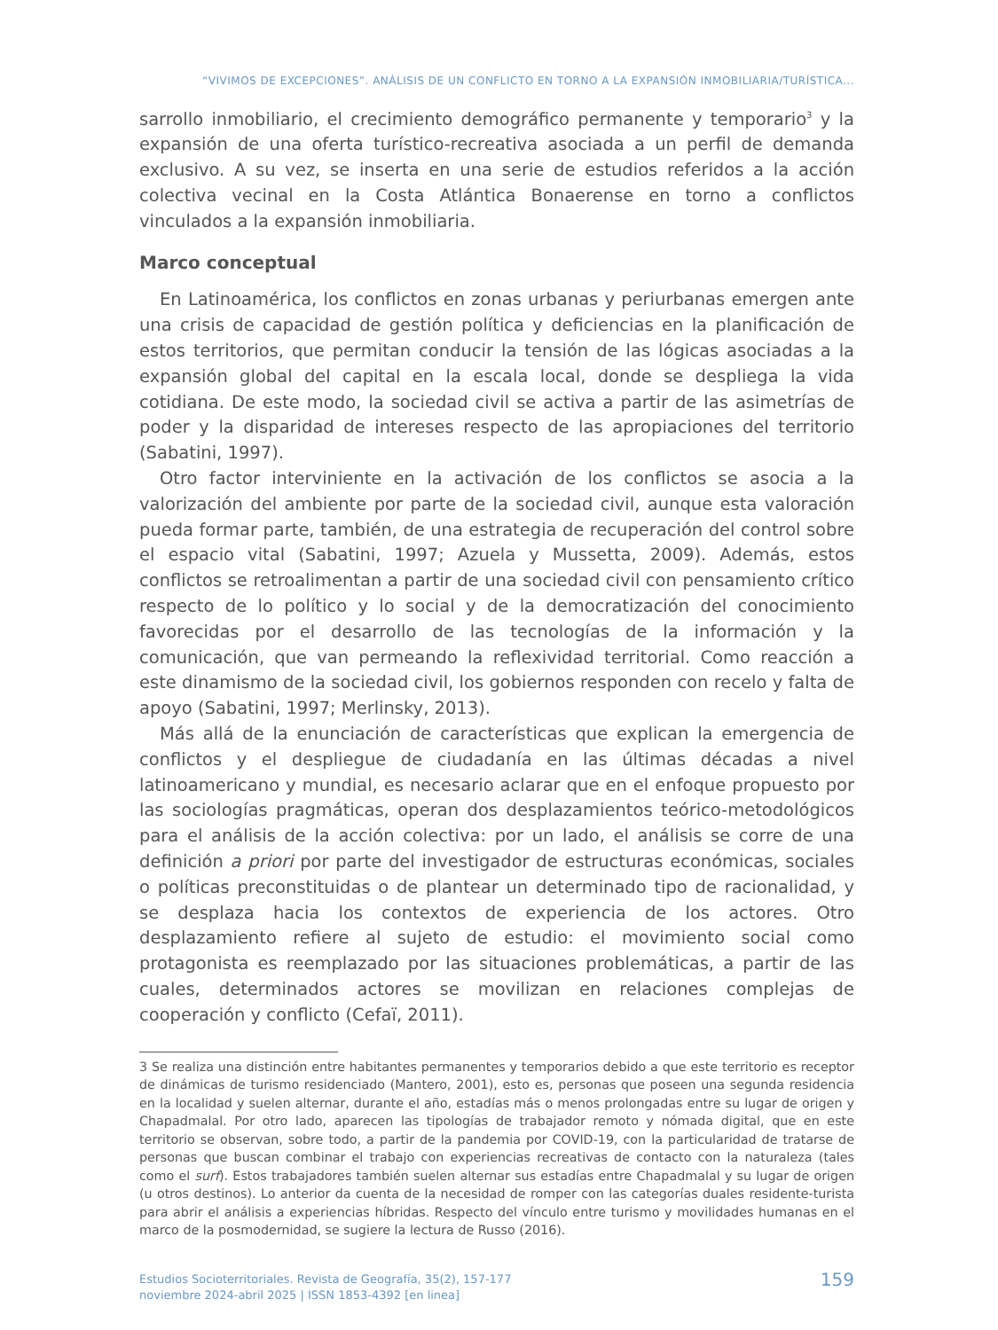“VIVIMOS DE EXCEPCIONES”. ANÁLISIS DE UN CONFLICTO EN TORNO A LA EXPANSIÓN INMOBILIARIA/TURÍSTICA...
sarrollo inmobiliario, el crecimiento demográfico permanente y temporario<sup>3</sup> y la expansión de una oferta turístico-recreativa asociada a un perfil de demanda exclusivo. A su vez, se inserta en una serie de estudios referidos a la acción colectiva vecinal en la Costa Atlántica Bonaerense en torno a conflictos vinculados a la expansión inmobiliaria.
Marco conceptual
En Latinoamérica, los conflictos en zonas urbanas y periurbanas emergen ante una crisis de capacidad de gestión política y deficiencias en la planificación de estos territorios, que permitan conducir la tensión de las lógicas asociadas a la expansión global del capital en la escala local, donde se despliega la vida cotidiana. De este modo, la sociedad civil se activa a partir de las asimetrías de poder y la disparidad de intereses respecto de las apropiaciones del territorio (Sabatini, 1997).
Otro factor interviniente en la activación de los conflictos se asocia a la valorización del ambiente por parte de la sociedad civil, aunque esta valoración pueda formar parte, también, de una estrategia de recuperación del control sobre el espacio vital (Sabatini, 1997; Azuela y Mussetta, 2009). Además, estos conflictos se retroalimentan a partir de una sociedad civil con pensamiento crítico respecto de lo político y lo social y de la democratización del conocimiento favorecidas por el desarrollo de las tecnologías de la información y la comunicación, que van permeando la reflexividad territorial. Como reacción a este dinamismo de la sociedad civil, los gobiernos responden con recelo y falta de apoyo (Sabatini, 1997; Merlinsky, 2013).
Más allá de la enunciación de características que explican la emergencia de conflictos y el despliegue de ciudadanía en las últimas décadas a nivel latinoamericano y mundial, es necesario aclarar que en el enfoque propuesto por las sociologías pragmáticas, operan dos desplazamientos teórico-metodológicos para el análisis de la acción colectiva: por un lado, el análisis se corre de una definición a priori por parte del investigador de estructuras económicas, sociales o políticas preconstituidas o de plantear un determinado tipo de racionalidad, y se desplaza hacia los contextos de experiencia de los actores. Otro desplazamiento refiere al sujeto de estudio: el movimiento social como protagonista es reemplazado por las situaciones problemáticas, a partir de las cuales, determinados actores se movilizan en relaciones complejas de cooperación y conflicto (Cefaï, 2011).
3 Se realiza una distinción entre habitantes permanentes y temporarios debido a que este territorio es receptor de dinámicas de turismo residenciado (Mantero, 2001), esto es, personas que poseen una segunda residencia en la localidad y suelen alternar, durante el año, estadías más o menos prolongadas entre su lugar de origen y Chapadmalal. Por otro lado, aparecen las tipologías de trabajador remoto y nómada digital, que en este territorio se observan, sobre todo, a partir de la pandemia por COVID-19, con la particularidad de tratarse de personas que buscan combinar el trabajo con experiencias recreativas de contacto con la naturaleza (tales como el surf). Estos trabajadores también suelen alternar sus estadías entre Chapadmalal y su lugar de origen (u otros destinos). Lo anterior da cuenta de la necesidad de romper con las categorías duales residente-turista para abrir el análisis a experiencias híbridas. Respecto del vínculo entre turismo y movilidades humanas en el marco de la posmodernidad, se sugiere la lectura de Russo (2016).
Estudios Socioterritoriales. Revista de Geografía, 35(2), 157-177
noviembre 2024-abril 2025 | ISSN 1853-4392 [en linea]
159